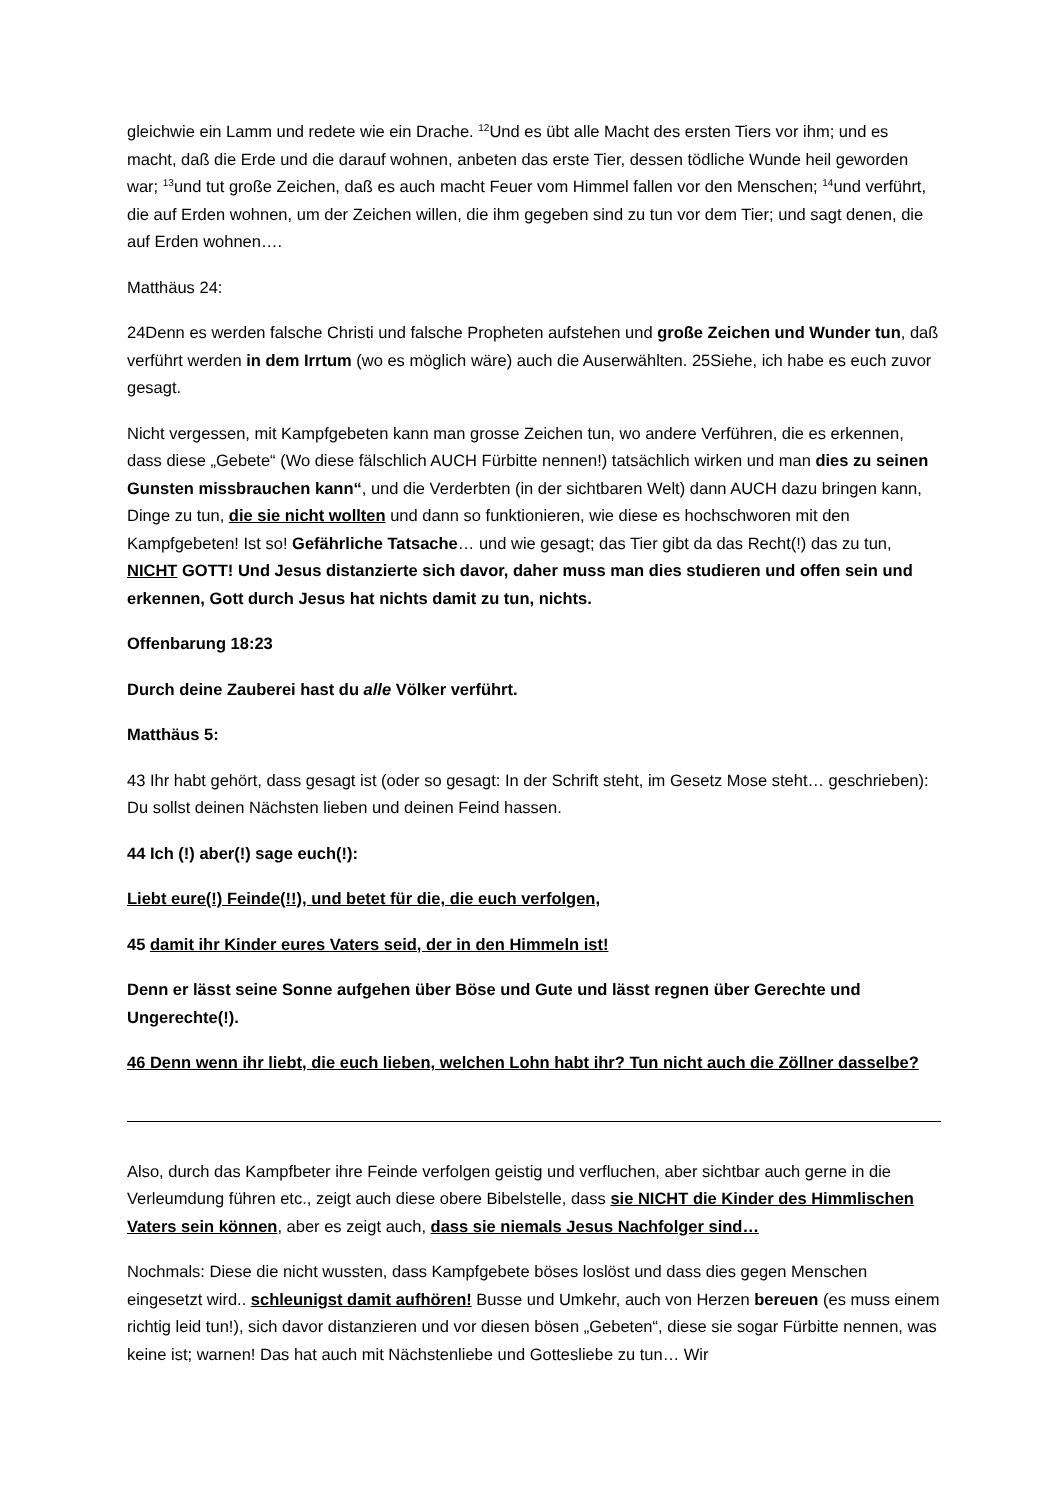gleichwie ein Lamm und redete wie ein Drache. <sup>12</sup>Und es übt alle Macht des ersten Tiers vor ihm; und es macht, daß die Erde und die darauf wohnen, anbeten das erste Tier, dessen tödliche Wunde heil geworden war; <sup>13</sup>und tut große Zeichen, daß es auch macht Feuer vom Himmel fallen vor den Menschen; <sup>14</sup>und verführt, die auf Erden wohnen, um der Zeichen willen, die ihm gegeben sind zu tun vor dem Tier; und sagt denen, die auf Erden wohnen….
Matthäus 24:
24Denn es werden falsche Christi und falsche Propheten aufstehen und große Zeichen und Wunder tun, daß verführt werden in dem Irrtum (wo es möglich wäre) auch die Auserwählten. 25Siehe, ich habe es euch zuvor gesagt.
Nicht vergessen, mit Kampfgebeten kann man grosse Zeichen tun, wo andere Verführen, die es erkennen, dass diese „Gebete“ (Wo diese fälschlich AUCH Fürbitte nennen!) tatsächlich wirken und man dies zu seinen Gunsten missbrauchen kann“, und die Verderbten (in der sichtbaren Welt) dann AUCH dazu bringen kann, Dinge zu tun, die sie nicht wollten und dann so funktionieren, wie diese es hochschworen mit den Kampfgebeten! Ist so! Gefährliche Tatsache… und wie gesagt; das Tier gibt da das Recht(!) das zu tun, NICHT GOTT! Und Jesus distanzierte sich davor, daher muss man dies studieren und offen sein und erkennen, Gott durch Jesus hat nichts damit zu tun, nichts.
Offenbarung 18:23
Durch deine Zauberei hast du alle Völker verführt.
Matthäus 5:
43 Ihr habt gehört, dass gesagt ist (oder so gesagt: In der Schrift steht, im Gesetz Mose steht… geschrieben): Du sollst deinen Nächsten lieben und deinen Feind hassen.
44 Ich (!) aber(!) sage euch(!):
Liebt eure(!) Feinde(!!), und betet für die, die euch verfolgen,
45 damit ihr Kinder eures Vaters seid, der in den Himmeln ist!
Denn er lässt seine Sonne aufgehen über Böse und Gute und lässt regnen über Gerechte und Ungerechte(!).
46 Denn wenn ihr liebt, die euch lieben, welchen Lohn habt ihr? Tun nicht auch die Zöllner dasselbe?
Also, durch das Kampfbeter ihre Feinde verfolgen geistig und verfluchen, aber sichtbar auch gerne in die Verleumdung führen etc., zeigt auch diese obere Bibelstelle, dass sie NICHT die Kinder des Himmlischen Vaters sein können, aber es zeigt auch, dass sie niemals Jesus Nachfolger sind…
Nochmals: Diese die nicht wussten, dass Kampfgebete böses loslöst und dass dies gegen Menschen eingesetzt wird.. schleunigst damit aufhören! Busse und Umkehr, auch von Herzen bereuen (es muss einem richtig leid tun!), sich davor distanzieren und vor diesen bösen „Gebeten“, diese sie sogar Fürbitte nennen, was keine ist; warnen! Das hat auch mit Nächstenliebe und Gottesliebe zu tun… Wir